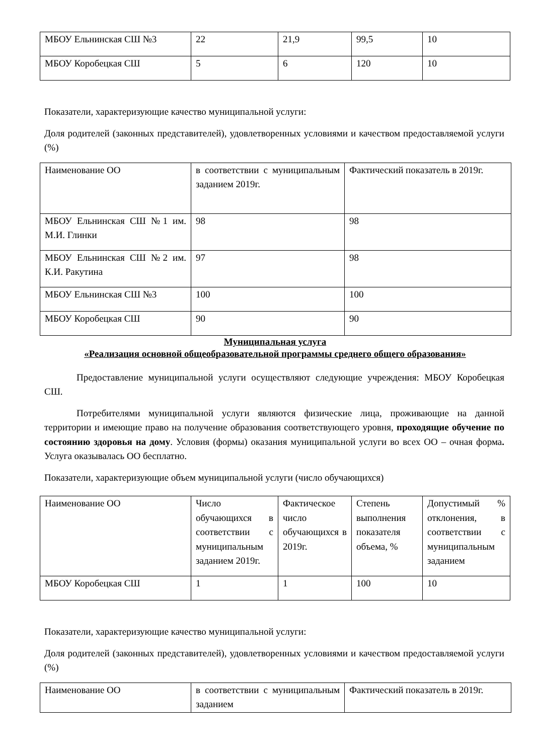| МБОУ Ельнинская СШ №3 | 22 | 21,9 | 99,5 | 10 |
| МБОУ Коробецкая СШ | 5 | 6 | 120 | 10 |
Показатели, характеризующие качество муниципальной услуги:
Доля родителей (законных представителей), удовлетворенных условиями и качеством предоставляемой услуги (%)
| Наименование ОО | в соответствии с муниципальным заданием 2019г. | Фактический показатель в 2019г. |
| МБОУ Ельнинская СШ №1 им. М.И. Глинки | 98 | 98 |
| МБОУ Ельнинская СШ №2 им. К.И. Ракутина | 97 | 98 |
| МБОУ Ельнинская СШ №3 | 100 | 100 |
| МБОУ Коробецкая СШ | 90 | 90 |
Муниципальная услуга
«Реализация основной общеобразовательной программы среднего общего образования»
Предоставление муниципальной услуги осуществляют следующие учреждения: МБОУ Коробецкая СШ.
Потребителями муниципальной услуги являются физические лица, проживающие на данной территории и имеющие право на получение образования соответствующего уровня, проходящие обучение по состоянию здоровья на дому. Условия (формы) оказания муниципальной услуги во всех ОО – очная форма. Услуга оказывалась ОО бесплатно.
Показатели, характеризующие объем муниципальной услуги (число обучающихся)
| Наименование ОО | Число обучающихся в соответствии с муниципальным заданием 2019г. | Фактическое число обучающихся в 2019г. | Степень выполнения показателя объема, % | Допустимый % отклонения, в соответствии с муниципальным заданием |
| МБОУ Коробецкая СШ | 1 | 1 | 100 | 10 |
Показатели, характеризующие качество муниципальной услуги:
Доля родителей (законных представителей), удовлетворенных условиями и качеством предоставляемой услуги (%)
| Наименование ОО | в соответствии с муниципальным заданием | Фактический показатель в 2019г. |